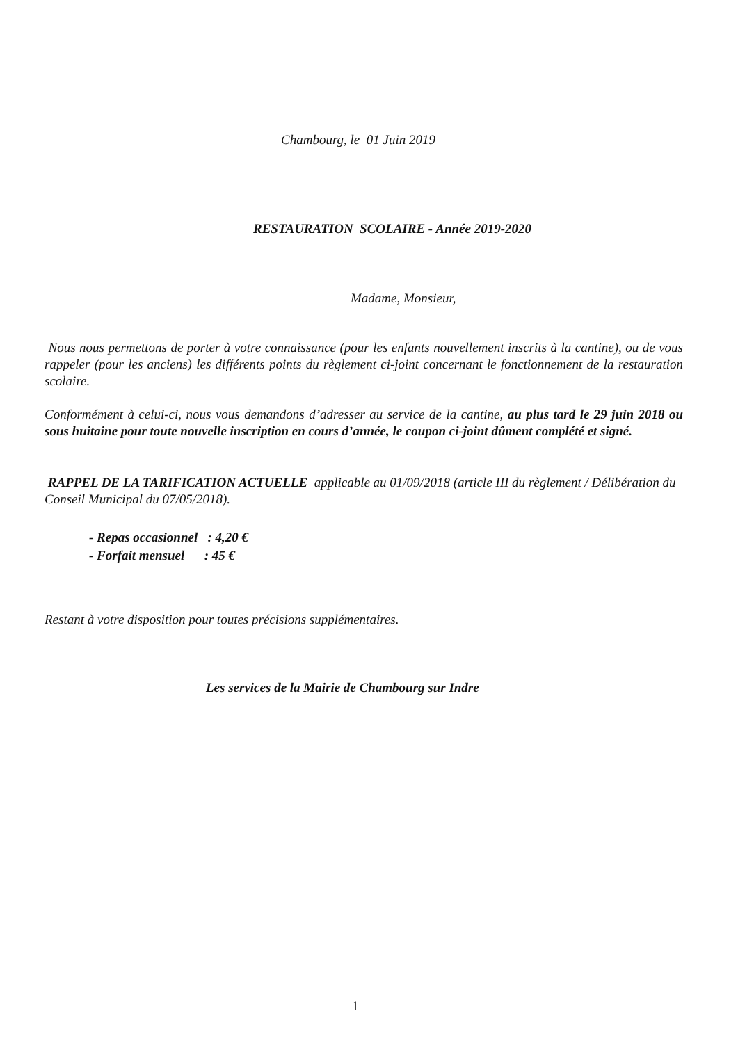Chambourg, le 01 Juin 2019
RESTAURATION SCOLAIRE - Année 2019-2020
Madame, Monsieur,
Nous nous permettons de porter à votre connaissance (pour les enfants nouvellement inscrits à la cantine), ou de vous rappeler (pour les anciens) les différents points du règlement ci-joint concernant le fonctionnement de la restauration scolaire.
Conformément à celui-ci, nous vous demandons d’adresser au service de la cantine, au plus tard le 29 juin 2018 ou sous huitaine pour toute nouvelle inscription en cours d’année, le coupon ci-joint dûment complété et signé.
RAPPEL DE LA TARIFICATION ACTUELLE applicable au 01/09/2018 (article III du règlement / Délibération du Conseil Municipal du 07/05/2018).
- Repas occasionnel : 4,20 €
- Forfait mensuel : 45 €
Restant à votre disposition pour toutes précisions supplémentaires.
Les services de la Mairie de Chambourg sur Indre
1